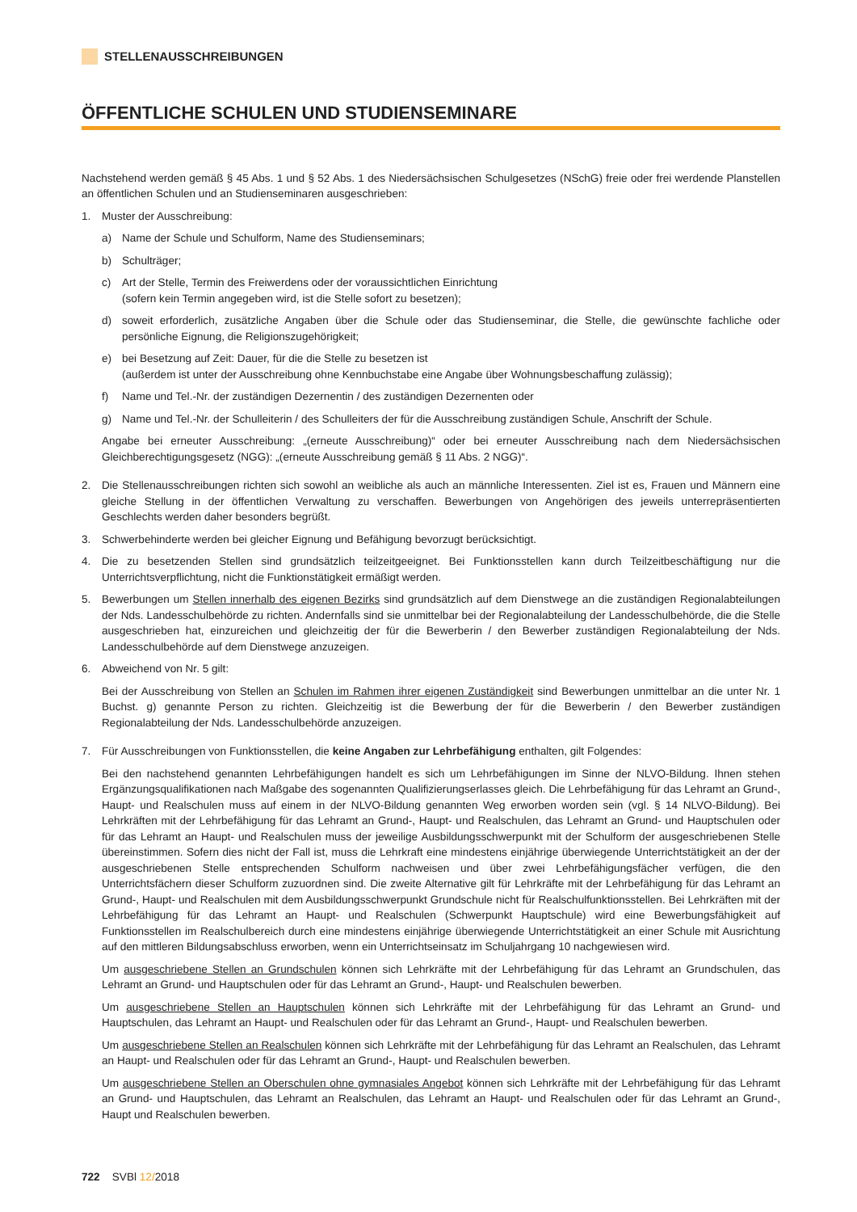STELLENAUSSCHREIBUNGEN
ÖFFENTLICHE SCHULEN UND STUDIENSEMINARE
Nachstehend werden gemäß § 45 Abs. 1 und § 52 Abs. 1 des Niedersächsischen Schulgesetzes (NSchG) freie oder frei werdende Planstellen an öffentlichen Schulen und an Studienseminaren ausgeschrieben:
1. Muster der Ausschreibung:
a) Name der Schule und Schulform, Name des Studienseminars;
b) Schulträger;
c) Art der Stelle, Termin des Freiwerdens oder der voraussichtlichen Einrichtung
(sofern kein Termin angegeben wird, ist die Stelle sofort zu besetzen);
d) soweit erforderlich, zusätzliche Angaben über die Schule oder das Studienseminar, die Stelle, die gewünschte fachliche oder persönliche Eignung, die Religionszugehörigkeit;
e) bei Besetzung auf Zeit: Dauer, für die die Stelle zu besetzen ist
(außerdem ist unter der Ausschreibung ohne Kennbuchstabe eine Angabe über Wohnungsbeschaffung zulässig);
f) Name und Tel.-Nr. der zuständigen Dezernentin / des zuständigen Dezernenten oder
g) Name und Tel.-Nr. der Schulleiterin / des Schulleiters der für die Ausschreibung zuständigen Schule, Anschrift der Schule.
Angabe bei erneuter Ausschreibung: „(erneute Ausschreibung)“ oder bei erneuter Ausschreibung nach dem Niedersächsischen Gleichberechtigungsgesetz (NGG): „(erneute Ausschreibung gemäß § 11 Abs. 2 NGG)“.
2. Die Stellenausschreibungen richten sich sowohl an weibliche als auch an männliche Interessenten. Ziel ist es, Frauen und Männern eine gleiche Stellung in der öffentlichen Verwaltung zu verschaffen. Bewerbungen von Angehörigen des jeweils unterrepräsentierten Geschlechts werden daher besonders begrüßt.
3. Schwerbehinderte werden bei gleicher Eignung und Befähigung bevorzugt berücksichtigt.
4. Die zu besetzenden Stellen sind grundsätzlich teilzeitgeeignet. Bei Funktionsstellen kann durch Teilzeitbeschäftigung nur die Unterrichtsverpflichtung, nicht die Funktionstätigkeit ermäßigt werden.
5. Bewerbungen um Stellen innerhalb des eigenen Bezirks sind grundsätzlich auf dem Dienstwege an die zuständigen Regionalabteilungen der Nds. Landesschulbehörde zu richten. Andernfalls sind sie unmittelbar bei der Regionalabteilung der Landesschulbehörde, die die Stelle ausgeschrieben hat, einzureichen und gleichzeitig der für die Bewerberin / den Bewerber zuständigen Regionalabteilung der Nds. Landesschulbehörde auf dem Dienstwege anzuzeigen.
6. Abweichend von Nr. 5 gilt:
Bei der Ausschreibung von Stellen an Schulen im Rahmen ihrer eigenen Zuständigkeit sind Bewerbungen unmittelbar an die unter Nr. 1 Buchst. g) genannte Person zu richten. Gleichzeitig ist die Bewerbung der für die Bewerberin / den Bewerber zuständigen Regionalabteilung der Nds. Landesschulbehörde anzuzeigen.
7. Für Ausschreibungen von Funktionsstellen, die keine Angaben zur Lehrbefähigung enthalten, gilt Folgendes:
Bei den nachstehend genannten Lehrbefähigungen handelt es sich um Lehrbefähigungen im Sinne der NLVO-Bildung. Ihnen stehen Ergänzungsqualifikationen nach Maßgabe des sogenannten Qualifizierungserlasses gleich. Die Lehrbefähigung für das Lehramt an Grund-, Haupt- und Realschulen muss auf einem in der NLVO-Bildung genannten Weg erworben worden sein (vgl. § 14 NLVO-Bildung). Bei Lehrkräften mit der Lehrbefähigung für das Lehramt an Grund-, Haupt- und Realschulen, das Lehramt an Grund- und Hauptschulen oder für das Lehramt an Haupt- und Realschulen muss der jeweilige Ausbildungsschwerpunkt mit der Schulform der ausgeschriebenen Stelle übereinstimmen. Sofern dies nicht der Fall ist, muss die Lehrkraft eine mindestens einjährige überwiegende Unterrichtstätigkeit an der der ausgeschriebenen Stelle entsprechenden Schulform nachweisen und über zwei Lehrbefähigungsfächer verfügen, die den Unterrichtsfächern dieser Schulform zuzuordnen sind. Die zweite Alternative gilt für Lehrkräfte mit der Lehrbefähigung für das Lehramt an Grund-, Haupt- und Realschulen mit dem Ausbildungsschwerpunkt Grundschule nicht für Realschulfunktionsstellen. Bei Lehrkräften mit der Lehrbefähigung für das Lehramt an Haupt- und Realschulen (Schwerpunkt Hauptschule) wird eine Bewerbungsfähigkeit auf Funktionsstellen im Realschulbereich durch eine mindestens einjährige überwiegende Unterrichtstätigkeit an einer Schule mit Ausrichtung auf den mittleren Bildungsabschluss erworben, wenn ein Unterrichtseinsatz im Schuljahrgang 10 nachgewiesen wird.
Um ausgeschriebene Stellen an Grundschulen können sich Lehrkräfte mit der Lehrbefähigung für das Lehramt an Grundschulen, das Lehramt an Grund- und Hauptschulen oder für das Lehramt an Grund-, Haupt- und Realschulen bewerben.
Um ausgeschriebene Stellen an Hauptschulen können sich Lehrkräfte mit der Lehrbefähigung für das Lehramt an Grund- und Hauptschulen, das Lehramt an Haupt- und Realschulen oder für das Lehramt an Grund-, Haupt- und Realschulen bewerben.
Um ausgeschriebene Stellen an Realschulen können sich Lehrkräfte mit der Lehrbefähigung für das Lehramt an Realschulen, das Lehramt an Haupt- und Realschulen oder für das Lehramt an Grund-, Haupt- und Realschulen bewerben.
Um ausgeschriebene Stellen an Oberschulen ohne gymnasiales Angebot können sich Lehrkräfte mit der Lehrbefähigung für das Lehramt an Grund- und Hauptschulen, das Lehramt an Realschulen, das Lehramt an Haupt- und Realschulen oder für das Lehramt an Grund-, Haupt und Realschulen bewerben.
722 SVBl 12/2018